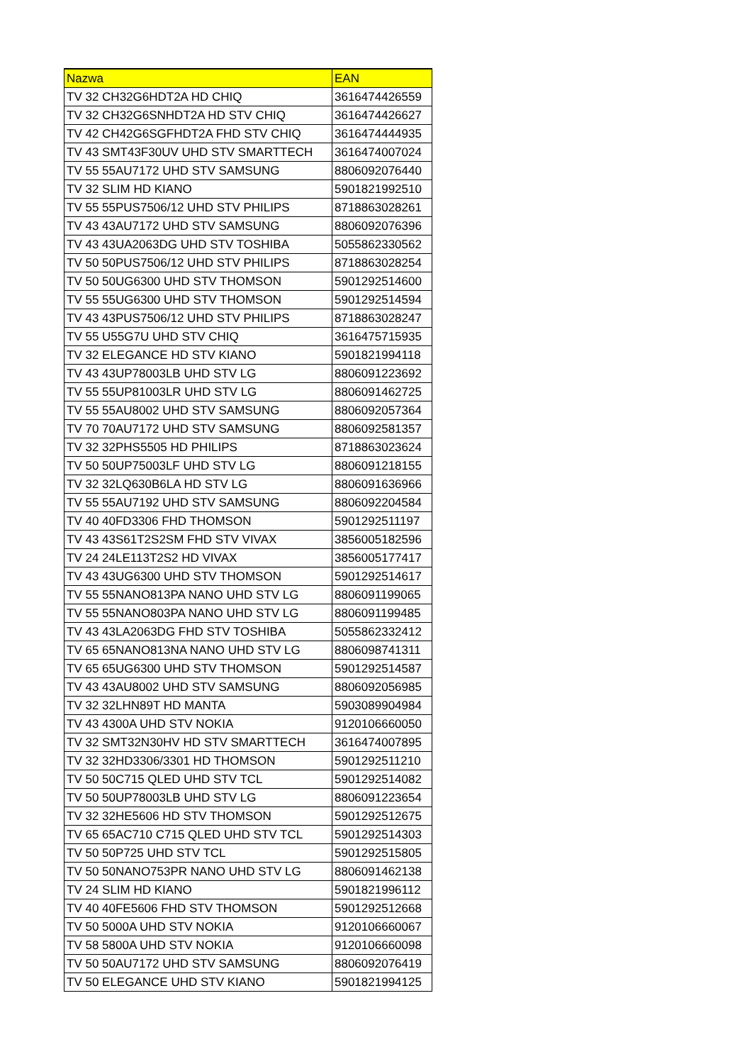| Nazwa | EAN |
| --- | --- |
| TV 32 CH32G6HDT2A HD CHIQ | 3616474426559 |
| TV 32 CH32G6SNHDT2A HD STV CHIQ | 3616474426627 |
| TV 42 CH42G6SGFHDT2A FHD STV CHIQ | 3616474444935 |
| TV 43 SMT43F30UV UHD STV SMARTTECH | 3616474007024 |
| TV 55 55AU7172 UHD STV SAMSUNG | 8806092076440 |
| TV 32 SLIM HD KIANO | 5901821992510 |
| TV 55 55PUS7506/12 UHD STV PHILIPS | 8718863028261 |
| TV 43 43AU7172 UHD STV SAMSUNG | 8806092076396 |
| TV 43 43UA2063DG UHD STV TOSHIBA | 5055862330562 |
| TV 50 50PUS7506/12 UHD STV PHILIPS | 8718863028254 |
| TV 50 50UG6300 UHD STV THOMSON | 5901292514600 |
| TV 55 55UG6300 UHD STV THOMSON | 5901292514594 |
| TV 43 43PUS7506/12 UHD STV PHILIPS | 8718863028247 |
| TV 55 U55G7U UHD STV CHIQ | 3616475715935 |
| TV 32 ELEGANCE HD STV KIANO | 5901821994118 |
| TV 43 43UP78003LB UHD STV LG | 8806091223692 |
| TV 55 55UP81003LR UHD STV LG | 8806091462725 |
| TV 55 55AU8002 UHD STV SAMSUNG | 8806092057364 |
| TV 70 70AU7172 UHD STV SAMSUNG | 8806092581357 |
| TV 32 32PHS5505 HD PHILIPS | 8718863023624 |
| TV 50 50UP75003LF UHD STV LG | 8806091218155 |
| TV 32 32LQ630B6LA HD STV LG | 8806091636966 |
| TV 55 55AU7192 UHD STV SAMSUNG | 8806092204584 |
| TV 40 40FD3306 FHD THOMSON | 5901292511197 |
| TV 43 43S61T2S2SM FHD STV VIVAX | 3856005182596 |
| TV 24 24LE113T2S2 HD VIVAX | 3856005177417 |
| TV 43 43UG6300 UHD STV THOMSON | 5901292514617 |
| TV 55 55NANO813PA NANO UHD STV LG | 8806091199065 |
| TV 55 55NANO803PA NANO UHD STV LG | 8806091199485 |
| TV 43 43LA2063DG FHD STV TOSHIBA | 5055862332412 |
| TV 65 65NANO813NA NANO UHD STV LG | 8806098741311 |
| TV 65 65UG6300 UHD STV THOMSON | 5901292514587 |
| TV 43 43AU8002 UHD STV SAMSUNG | 8806092056985 |
| TV 32 32LHN89T HD MANTA | 5903089904984 |
| TV 43 4300A UHD STV NOKIA | 9120106660050 |
| TV 32 SMT32N30HV HD STV SMARTTECH | 3616474007895 |
| TV 32 32HD3306/3301 HD THOMSON | 5901292511210 |
| TV 50 50C715 QLED UHD STV TCL | 5901292514082 |
| TV 50 50UP78003LB UHD STV LG | 8806091223654 |
| TV 32 32HE5606 HD STV THOMSON | 5901292512675 |
| TV 65 65AC710 C715 QLED UHD STV TCL | 5901292514303 |
| TV 50 50P725 UHD STV TCL | 5901292515805 |
| TV 50 50NANO753PR NANO UHD STV LG | 8806091462138 |
| TV 24 SLIM HD KIANO | 5901821996112 |
| TV 40 40FE5606 FHD STV THOMSON | 5901292512668 |
| TV 50 5000A UHD STV NOKIA | 9120106660067 |
| TV 58 5800A UHD STV NOKIA | 9120106660098 |
| TV 50 50AU7172 UHD STV SAMSUNG | 8806092076419 |
| TV 50 ELEGANCE UHD STV KIANO | 5901821994125 |